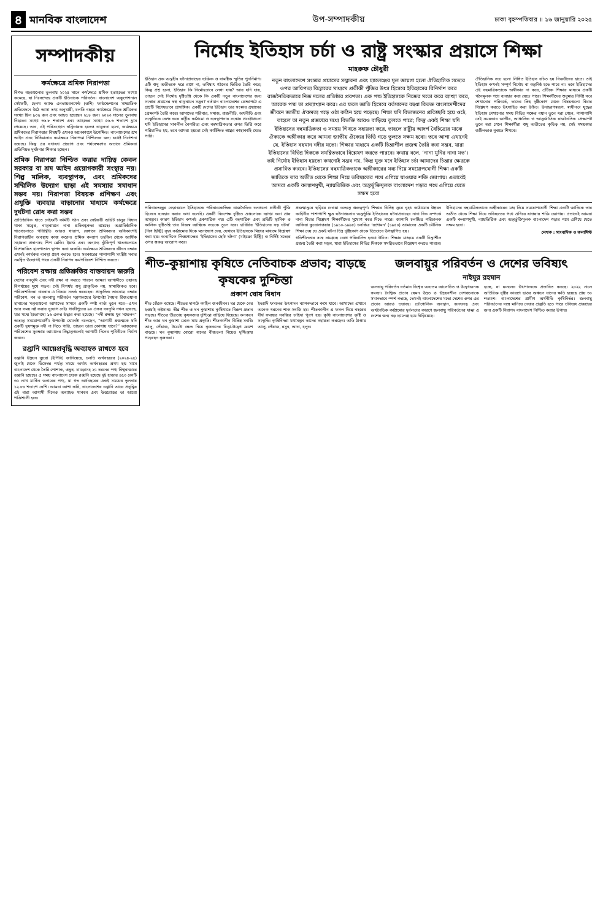৪ মানবিক বাংলাদেশ উপ-সম্পাদকীয় ঢাকা বৃহস্পতিবার ॥ ১৬ জানুয়ারি ২০২৫
সম্পাদকীয়
কর্মক্ষেত্রে শ্রমিক নিরাপত্তা
বিগত বছরগুলোর তুলনায় ২০২৪ সালে কর্মক্ষেত্রে শ্রমিক হতাহতের সংখ্যা কমেছে, যা নিঃসন্দেহে একটি ইতিবাচক পরিবর্তন। বাংলাদেশ অকুপেশনাল সেইফটি, হেলথ অ্যান্ড এনভায়রনমেন্ট (ওশি) ফাউন্ডেশনের সাম্প্রতিক প্রতিবেদনে উঠে আসা তথ্য অনুযায়ী, চলতি বছরে কর্মক্ষেত্রে নিহত শ্রমিকের সংখ্যা ছিল ৯০৫ জন এবং আহত হয়েছেন ২১৮ জন। ২০২৩ সালের তুলনায় নিহতের সংখ্যা ৩৬.৮ শতাংশ এবং আহতের সংখ্যা ৫৬.৬ শতাংশ হ্রাস পেয়েছে। তবে, এই পরিসংখ্যান স্বস্তিদায়ক হলেও বাস্তবতা হলো, কর্মক্ষেত্রে শ্রমিকদের নিরাপত্তার বিষয়টি এখনও অনেকাংশে উপেক্ষিত। বাংলাদেশের শ্রম আইন এবং বিধিমালায় কর্মক্ষেত্রে নিরাপত্তা নিশ্চিতের জন্য যথেষ্ট নির্দেশনা রয়েছে। কিন্তু এর যথাযথ প্রয়োগ এবং পর্যবেক্ষণের অভাবে শ্রমিকরা প্রতিনিয়ত দুর্ঘটনার শিকার হচ্ছেন।
শ্রমিক নিরাপত্তা নিশ্চিত করার দায়িত্ব কেবল সরকার বা শ্রম আইন প্রয়োগকারী সংস্থার নয়। শিল্প মালিক, ব্যবস্থাপক, এবং শ্রমিকদের সম্মিলিত উদ্যোগ ছাড়া এই সমস্যার সমাধান সম্ভব নয়। নিরাপত্তা বিষয়ক প্রশিক্ষণ এবং প্রযুক্তি ব্যবহার বাড়ানোর মাধ্যমে কর্মক্ষেত্রে দুর্ঘটনা রোধ করা সম্ভব
প্রাতিষ্ঠানিক খাতে সেইফটি কমিটি গঠন এবং সেইফটি অডিট চালুর বিধান থাকা সত্ত্বেও, বাস্তবায়নে নানা প্রতিবন্ধকতা রয়েছে। অপ্রাতিষ্ঠানিক খাতগুলোতে পরিস্থিতি আরও খারাপ, যেখানে শ্রমিকদের অধিকাংশই নিরাপত্তাহীন অবস্থায় কাজ করেন। শ্রমিক কল্যাণ তহবিল থেকে আর্থিক সহায়তা প্রদানসহ শিপ ব্রেকিং ইয়ার্ড এবং অন্যান্য ঝুঁকিপূর্ণ খাতগুলোতে বিশেষায়িত হাসপাতাল স্থাপন করা জরুরি। কর্মক্ষেত্রে শ্রমিকদের জীবন রক্ষায় এখনই কার্যকর ব্যবস্থা গ্রহণ করতে হবে। সরকারের পাশাপাশি সংশ্লিষ্ট সবার সমন্বিত উদ্যোগই পারে একটি নিরাপদ কর্মপরিবেশ নিশ্চিত করতে।
পরিবেশ রক্ষায় প্রতিশ্রুতির বাস্তবায়ন জরুরি
দেশের বনভূমি এবং নদী রক্ষা না করতে পারলে আমরা আগামীতে ভয়াবহ বিপর্যয়ের মুখে পড়ব। সেই বিপর্যয় শুধু প্রাকৃতিক নয়, সামাজিকও হবে। পরিবেশবিদরা বারবার এ বিষয়ে সতর্ক করেছেন। প্রাকৃতিক ভারসাম্য রক্ষায় পরিবেশ, বন ও জলবায়ু পরিবর্তন মন্ত্রণালয়ের উপদেষ্টা সৈয়দা রিজওয়ানা হাসানের মন্তব্যগুলো আমাদের সামনে একটি স্পষ্ট বার্তা তুলে ধরে—এখন আর সময় নষ্ট করার সুযোগ নেই। গাজীপুরের ৯০ একর বনভূমি দখল হয়েছে, যার মধ্যে ইতোমধ্যে ১৬ একর উদ্ধার করা হয়েছে। “নদী রক্ষায় যুব সম্মেলন” অত্যন্ত সময়োপযোগী। উপদেষ্টা যেমনটা বলেছেন, “আগামী প্রজন্মকে যদি একটি দূষণমুক্ত নদী না দিতে পারি, তাহলে তারা কোথায় যাবে?” আজকের পরিবেশের সুরক্ষায় আমাদের সিদ্ধান্তগুলোই আগামী দিনের পৃথিবীকে নির্মাণ করবে।
রপ্তানি আয়েপ্রবৃদ্ধি অব্যাহত রাখতে হবে
রপ্তানি উন্নয়ন ব্যুরো (ইপিবি) জানিয়েছে, চলতি অর্থবছরের (২০২৪-২৫) জুলাই থেকে ডিসেম্বর পর্যন্ত সময়ে অর্থাৎ অর্থবছরের প্রথম ছয় মাসে বাংলাদেশ থেকে তৈরি পোশাক, ওষুধ, চামড়াসহ ২৭ ধরনের পণ্য বিশ্ববাজারে রপ্তানি হয়েছে। এ সময় বাংলাদেশ থেকে রপ্তানি হয়েছে দুই হাজার ৪৫৩ কোটি ৩৫ লাখ মার্কিন ডলারের পণ্য, যা গত অর্থবছরের একই সময়ের তুলনায় ১২.৮৪ শতাংশ বেশি। আমরা আশা করি, বাংলাদেশের রপ্তানি আয়ে প্রবৃদ্ধির এই ধারা আগামী দিনেও অব্যাহত থাকবে এবং উত্তরোত্তর তা আরো শক্তিশালী হবে।
নির্মোহ ইতিহাস চর্চা ও রাষ্ট্র সংস্কার প্রয়াসে শিক্ষা
মাহরুফ চৌধুরী
ইতিহাস এক অন্তহীন ঘটনাপ্রবাহের ব্যক্তিক ও সামষ্টিক স্মৃতির পুনর্নির্মাণ। এটি শুধু অতীতকে ধরে রাখে না, ভবিষ্যৎ গঠনের ভিত্তিও তৈরি করে; কিন্তু প্রশ্ন হলো, ইতিহাস কি নির্মোহভাবে লেখা যায়? আর যদি যায়, তাহলে সেই নির্মোহ দৃষ্টিভঙ্গি থেকে কি একটি নতুন বাংলাদেশের জন্য সংস্কার প্রয়াসের স্বপ্ন বাস্তবায়ন সম্ভব? বর্তমান বাংলাদেশের প্রেক্ষাপটে এ প্রশ্নটি বিশেষভাবে প্রাসঙ্গিক। একটি দেশের ইতিহাস তার সংস্কার প্রয়াসের প্রেক্ষাপট তৈরি করে। আমাদের পরিবার, সমাজ, রাজনীতি, অর্থনীতি এবং সংস্কৃতিকে কেন্দ্র করে রাষ্ট্রীয় কাঠামো ও ব্যবস্থাপনার সংস্কার প্রচেষ্টাগুলো যদি ইতিহাসের সাবলীল বৈপরিত্য এবং বহুমাত্রিকতার ওপর ভিত্তি করে পরিচালিত হয়, তবে আমরা হয়তো সেই কাঙ্ক্ষিত স্বপ্নের কাছাকাছি যেতে পারি।
নতুন বাংলাদেশে সংস্কার প্রয়াসের সম্ভাবনা এবং চ্যালেঞ্জের মূল জায়গা হলো ঐতিহাসিক সত্যের ওপর আধিপত্য বিস্তারের মাধ্যমে প্রতীকী পুঁজির উৎস হিসেবে ইতিহাসের বিনির্মাণ করে রাজনৈতিকভাবে নিজ দলের প্রতিষ্ঠার প্রবণতা। এক পক্ষ ইতিহাসকে নিজের মতো করে ব্যাখ্যা করে, আরেক পক্ষ তা প্রত্যাখ্যান করে। এর ফলে জাতি হিসেবে বর্তমানের বহুধা বিভক্ত বাংলাদেশীদের জীবনে জাতীয় ঐকমত্য গড়ে ওঠা কঠিন হয়ে পড়েছে। শিক্ষা যদি বিভাজনের প্রতিচ্ছবি হয়ে ওঠে, তাহলে তা নতুন প্রজন্মের মধ্যে বিভক্তি আরও বাড়িয়ে তুলতে পারে; কিন্তু একই শিক্ষা যদি ইতিহাসের বহুমাত্রিকতা ও সমন্বয় শিখতে সহায়তা করে, তাহলে রাষ্ট্রীয় আদর্শ বৈচিত্র্যের মাঝে ঐক্যকে অঙ্গীকার করে আমরা জাতীয় ঐক্যের ভিত্তি গড়ে তুলতে সক্ষম হবো। তবে আশা এখানেই যে, ইতিহাস বহমান নদীর মতো। শিক্ষার মাধ্যমে একটি চিন্তাশীল প্রজন্ম তৈরি করা সম্ভব, যারা ইতিহাসের বিভিন্ন দিককে সমন্বিতভাবে বিশ্লেষণ করতে পারবে। কথায় বলে, ‘নানা মুনির নানা মত’। তাই নির্মোহ ইতিহাস হয়তো কখনোই সম্ভব নয়, কিন্তু মুক্ত মনে ইতিহাস চর্চা আমাদের চিন্তার ক্ষেত্রকে প্রসারিত করবে। ইতিহাসের বহুমাত্রিকতাকে অঙ্গীকারের মধ্য দিয়ে সময়োপযোগী শিক্ষা একটি জাতিকে তার অতীত থেকে শিক্ষা নিয়ে ভবিষ্যতের পথে এগিয়ে যাওয়ার শক্তি জোগায়। এভাবেই আমরা একটি কল্যাণমুখী, ন্যায়ভিত্তিক এবং অন্তর্ভুক্তিমূলক বাংলাদেশ গড়ার পথে এগিয়ে যেতে সক্ষম হবো
ঐতিহাসিক সত্য হলো লিখিত ইতিহাস রচিত হয় বিজয়ীদের হাতে। তাই ইতিহাস কখনই সম্পূর্ণ নির্মোহ বা বস্তুনিষ্ঠ হতে পারে না। তবে ইতিহাসের এই বহুমাত্রিকতাকে অস্বীকার না করে, এটিকে শিক্ষার মাধ্যমে একটি গঠনমূলক পথে ব্যবহার করা যেতে পারে। শিক্ষার্থীদের শুধুমাত্র নির্দিষ্ট সত্য শেখানোর পরিবর্তে, তাদের ভিন্ন দৃষ্টিকোণ থেকে বিষয়গুলো বিচার বিশ্লেষণ করতে উৎসাহিত করা উচিত। উদাহরণস্বরূপ, স্বাধীনতা যুদ্ধের ইতিহাস শেখানোর সময় বিভিন্ন পক্ষের বয়ান তুলে ধরা গেলে, পাশাপাশি সেই সময়কার জাতীয়, আঞ্চলিক ও আন্তর্জাতিক রাজনৈতিক প্রেক্ষাপট তুলে ধরা গেলে শিক্ষার্থীরা শুধু অতীতের কৃতিত্ব নয়, সেই সময়কার জটিলতাও বুঝতে শিখবে।
পরিবারতন্ত্রের বেড়াজালে ইতিহাসকে পরিবারকেন্দ্রিক রাজনৈতিক দলগুলো প্রতীকী পুঁজি হিসেবে ব্যবহার করার কথা বলেছি। একটি নিরপেক্ষ দৃষ্টিতে এগুলোকে ব্যাখ্যা করা প্রায় অসম্ভব। কারণ ইতিহাস কখনই একমাত্রিক নয়। এটি বহুমাত্রিক এবং প্রতিটি স্থানিক ও কালিক দৃষ্টিভঙ্গি তার নিজস্ব আঙ্গিকে সত্যকে তুলে ধরে। হারিরির ‘ইতিহাসের বড় ঘটনা’ (বিগ হিস্ট্রি) বৃহৎ কাঠামোর দিকে মনোযোগ দেয়, যেখানে ইতিহাসকে মিথের মাধ্যমে বিশ্লেষণ করা হয়। অন্যদিকে লিওপোল্ডের ‘ইতিহাসের ছোট ঘটনা’ (মাইক্রো হিস্ট্রি) ও নির্দিষ্ট সত্যের ওপর গুরুত্ব আরোপ করে।
প্রজন্মান্তরে ছড়িয়ে দেওয়া অত্যন্ত গুরুত্বপূর্ণ। শিক্ষার বিভিন্ন স্তরে বৃহৎ কাঠামোর উন্নয়ন কাহিনীর পাশাপাশি ক্ষুদ্র ঘটনাগুলোর অন্তর্ভুক্তি ইতিহাসের ঘটনাপ্রবাহের নানা দিক সম্পর্কে নানা বিচার বিশ্লেষণ শিক্ষার্থীদের সুযোগ করে দিতে পারে। জাপানি চলচ্চিত্র পরিচালক আকিরা কুরোসাওয়ার (১৯১০-১৯৯৮) চলচ্চিত্র ‘রশোমন’ (১৯৫০) আমাদের একটি মৌলিক শিক্ষা দেয় যে একই ঘটনা ভিন্ন দৃষ্টিকোণ থেকে ভিন্নভাবে উপস্থাপিত হয়।
গতিশীলতার সঙ্গে সামঞ্জস্য রেখে পরিচালিত হওয়া উচিত। শিক্ষার মাধ্যমে একটি চিন্তাশীল প্রজন্ম তৈরি করা সম্ভব, যারা ইতিহাসের বিভিন্ন দিককে সমন্বিতভাবে বিশ্লেষণ করতে পারবে। ইতিহাসের বহুমাত্রিকতাকে অঙ্গীকারের মধ্য দিয়ে সময়োপযোগী শিক্ষা একটি জাতিকে তার অতীত থেকে শিক্ষা নিয়ে ভবিষ্যতের পথে এগিয়ে যাওয়ার শক্তি জোগায়। এভাবেই আমরা একটি কল্যাণমুখী, ন্যায়ভিত্তিক এবং অন্তর্ভুক্তিমূলক বাংলাদেশ গড়ার পথে এগিয়ে যেতে সক্ষম হবো।
লেখক : সাংবাদিক ও কলামিস্ট
শীত-কুয়াশায় কৃষিতে নেতিবাচক প্রভাব; বাড়ছে কৃষকের দুশ্চিন্তা
প্রকাশ ঘোষ বিধান
শীত জেঁকে বসেছে। শীতের দাপটে কাহিল জনজীবন। ঘর থেকে বের হওয়াই কষ্টসাধ্য। তীব্র শীত ও ঘন কুয়াশায় কৃষিখাতে বিরূপ প্রভাব পড়ছে। শীতের তীব্রতায় কৃষকদের দুশ্চিন্তা বাড়িয়ে দিয়েছে। কনকনে শীত আর ঘন কুয়াশা ঢেকে যায় প্রকৃতি। শীতকালীন বিভিন্ন সবজি আলু, পেঁয়াজ, টমেটো ক্ষেত নিয়ে কৃষকদের চিন্তা-উদ্বেগ ক্রমশ বাড়ছে। ঘন কুয়াশায় বোরো ধানের বীজতলা নিয়েও দুশ্চিন্তায় পড়েছেন কৃষকরা।
ইত্যাদি ফসলের উৎপাদন ব্যাপকভাবে কমে যাবে। আমাদের এখানে অনেক ধরনের শাক-সবজি হয়। শীতকালীন এ ফসল দিয়ে বছরের দীর্ঘ সময়ের সবজির চাহিদা পূরণ হয়। কৃষি বাংলাদেশের কৃষ্টি ও সংস্কৃতি। কৃষিবিদরা যথাসম্ভব তাদের সহায়তা করছেন। অতি ঠাণ্ডায় আলু, পেঁয়াজ, রসুন, আদা, হলুদ।
জলবায়ুর পরিবর্তন ও দেশের ভবিষ্যৎ
নাইমুর রহমান
জলবায়ু পরিবর্তন বর্তমান বিশ্বের অন্যতম আলোচিত ও উদ্বেগজনক সমস্যা। বৈশ্বিক প্রভাব যেমন উন্নত ও উন্নয়নশীল দেশগুলোকে সমানভাবে স্পর্শ করছে, তেমনই বাংলাদেশের মতো দেশের ওপর এর প্রভাব আরও ভয়াবহ। ভৌগোলিক অবস্থান, জনঘনত্ব এবং অর্থনৈতিক কাঠামোর দুর্বলতার কারণে জলবায়ু পরিবর্তনের ধাক্কা এ দেশের জন্য বড় চ্যালেঞ্জ হয়ে দাঁড়িয়েছে।
হচ্ছে, যা ফসলের উৎপাদনকে প্রভাবিত করছে। ২০২২ সালে অতিরিক্ত বৃষ্টির কারণে হাওর অঞ্চলে ধানের ক্ষতি হয়েছে প্রায় ৩০ শতাংশ। বাংলাদেশের গ্রামীণ অর্থনীতি কৃষিনির্ভর। জলবায়ু পরিবর্তনের সঙ্গে মানিয়ে নেয়ার প্রস্তুতি হতে পারে ভবিষ্যৎ প্রজন্মের জন্য একটি নিরাপদ বাংলাদেশ নিশ্চিত করার উপায়।